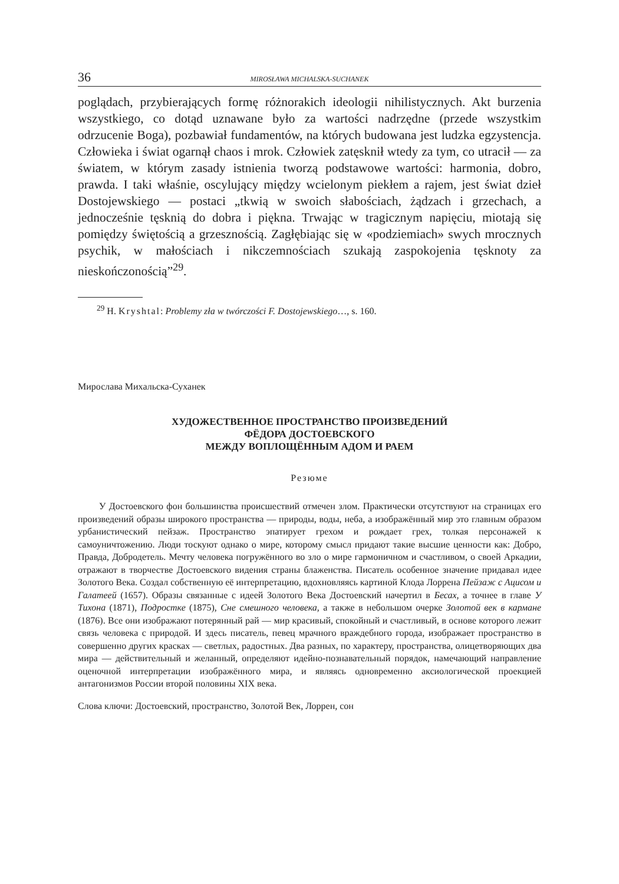36 MIROSŁAWA MICHALSKA-SUCHANEK
poglądach, przybierających formę różnorakich ideologii nihilistycznych. Akt burzenia wszystkiego, co dotąd uznawane było za wartości nadrzędne (przede wszystkim odrzucenie Boga), pozbawiał fundamentów, na których budowana jest ludzka egzystencja. Człowieka i świat ogarnął chaos i mrok. Człowiek zatęsknił wtedy za tym, co utracił — za światem, w którym zasady istnienia tworzą podstawowe wartości: harmonia, dobro, prawda. I taki właśnie, oscylujący między wcielonym piekłem a rajem, jest świat dzieł Dostojewskiego — postaci „tkwią w swoich słabościach, żądzach i grzechach, a jednocześnie tęsknią do dobra i piękna. Trwając w tragicznym napięciu, miotają się pomiędzy świętością a grzesznością. Zagłębiając się w «podziemiach» swych mrocznych psychik, w małościach i nikczemnościach szukają zaspokojenia tęsknoty za nieskończonością”<sup>29</sup>.
<sup>29</sup> H. Kryshtal: Problemy zła w twórczości F. Dostojewskiego…, s. 160.
Мирослава Михальска-Суханек
ХУДОЖЕСТВЕННОЕ ПРОСТРАНСТВО ПРОИЗВЕДЕНИЙ
ФЁДОРА ДОСТОЕВСКОГО
МЕЖДУ ВОПЛОЩЁННЫМ АДОМ И РАЕМ
Резюме
У Достоевского фон большинства происшествий отмечен злом. Практически отсутствуют на страницах его произведений образы широкого пространства — природы, воды, неба, а изображённый мир это главным образом урбанистический пейзаж. Пространство эпатирует грехом и рождает грех, толкая персонажей к самоуничтожению. Люди тоскуют однако о мире, которому смысл придают такие высшие ценности как: Добро, Правда, Добродетель. Мечту человека погружённого во зло о мире гармоничном и счастливом, о своей Аркадии, отражают в творчестве Достоевского видения страны блаженства. Писатель особенное значение придавал идее Золотого Века. Создал собственную её интерпретацию, вдохновляясь картиной Клода Лоррена Пейзаж с Ацисом и Галатеей (1657). Образы связанные с идеей Золотого Века Достоевский начертил в Бесах, а точнее в главе У Тихона (1871), Подростке (1875), Сне смешного человека, а также в небольшом очерке Золотой век в кармане (1876). Все они изображают потерянный рай — мир красивый, спокойный и счастливый, в основе которого лежит связь человека с природой. И здесь писатель, певец мрачного враждебного города, изображает пространство в совершенно других красках — светлых, радостных. Два разных, по характеру, пространства, олицетворяющих два мира — действительный и желанный, определяют идейно-познавательный порядок, намечающий направление оценочной интерпретации изображённого мира, и являясь одновременно аксиологической проекцией антагонизмов России второй половины XIX века.
Слова ключи: Достоевский, пространство, Золотой Век, Лоррен, сон